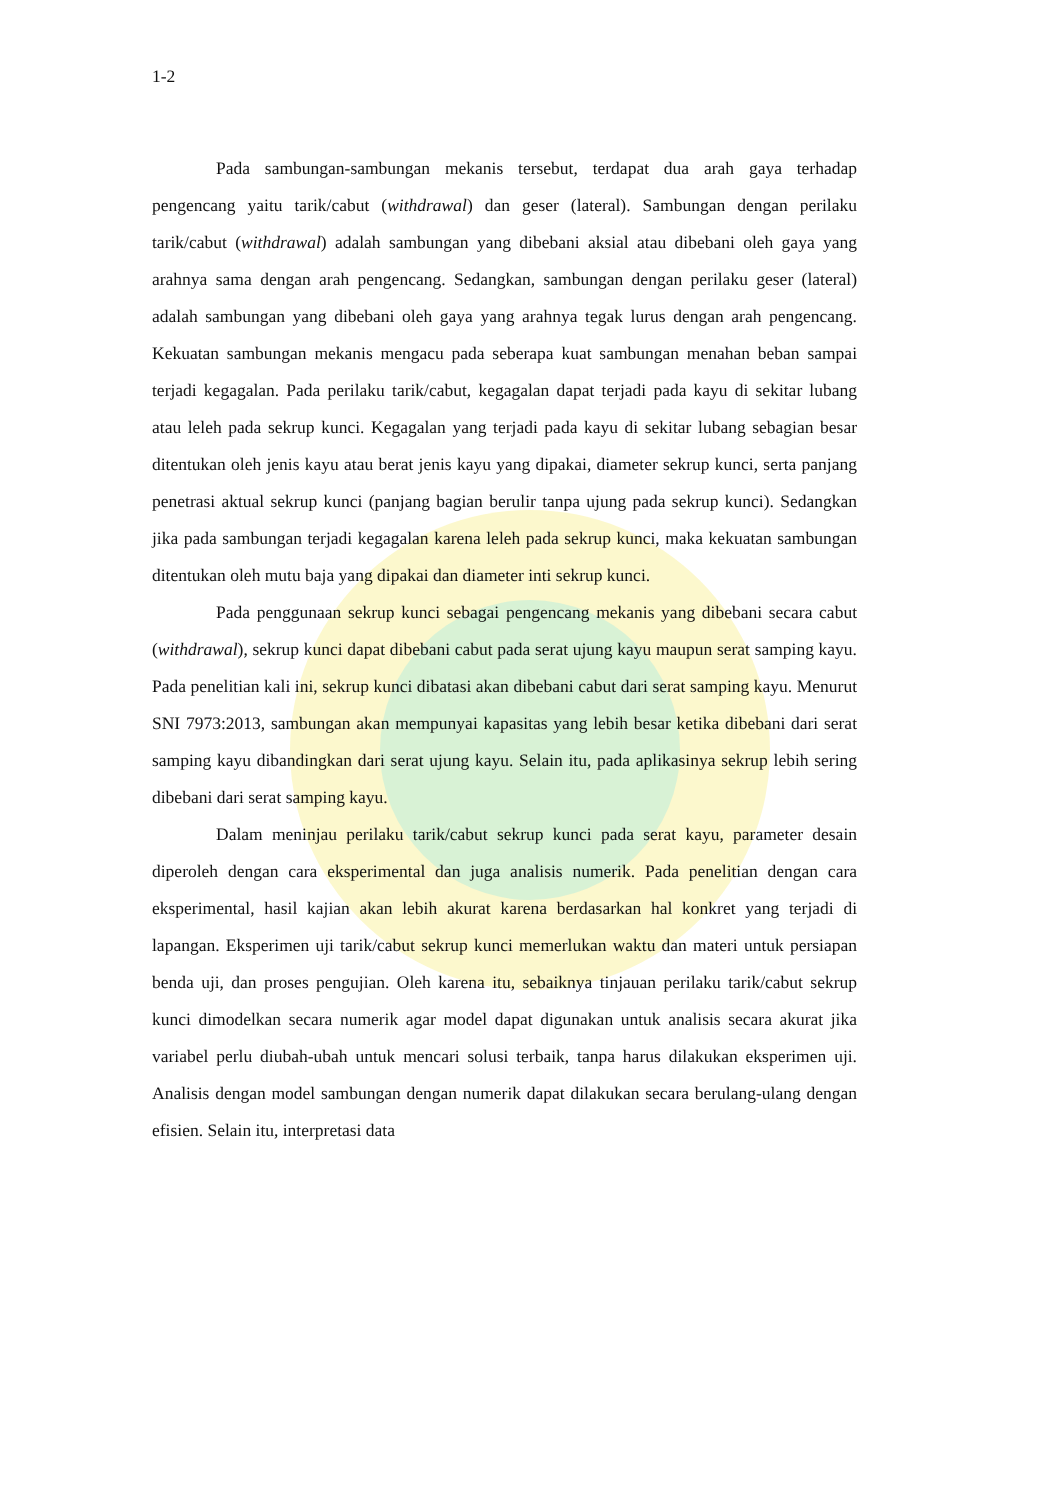1-2
Pada sambungan-sambungan mekanis tersebut, terdapat dua arah gaya terhadap pengencang yaitu tarik/cabut (withdrawal) dan geser (lateral). Sambungan dengan perilaku tarik/cabut (withdrawal) adalah sambungan yang dibebani aksial atau dibebani oleh gaya yang arahnya sama dengan arah pengencang. Sedangkan, sambungan dengan perilaku geser (lateral) adalah sambungan yang dibebani oleh gaya yang arahnya tegak lurus dengan arah pengencang. Kekuatan sambungan mekanis mengacu pada seberapa kuat sambungan menahan beban sampai terjadi kegagalan. Pada perilaku tarik/cabut, kegagalan dapat terjadi pada kayu di sekitar lubang atau leleh pada sekrup kunci. Kegagalan yang terjadi pada kayu di sekitar lubang sebagian besar ditentukan oleh jenis kayu atau berat jenis kayu yang dipakai, diameter sekrup kunci, serta panjang penetrasi aktual sekrup kunci (panjang bagian berulir tanpa ujung pada sekrup kunci). Sedangkan jika pada sambungan terjadi kegagalan karena leleh pada sekrup kunci, maka kekuatan sambungan ditentukan oleh mutu baja yang dipakai dan diameter inti sekrup kunci.
Pada penggunaan sekrup kunci sebagai pengencang mekanis yang dibebani secara cabut (withdrawal), sekrup kunci dapat dibebani cabut pada serat ujung kayu maupun serat samping kayu. Pada penelitian kali ini, sekrup kunci dibatasi akan dibebani cabut dari serat samping kayu. Menurut SNI 7973:2013, sambungan akan mempunyai kapasitas yang lebih besar ketika dibebani dari serat samping kayu dibandingkan dari serat ujung kayu. Selain itu, pada aplikasinya sekrup lebih sering dibebani dari serat samping kayu.
Dalam meninjau perilaku tarik/cabut sekrup kunci pada serat kayu, parameter desain diperoleh dengan cara eksperimental dan juga analisis numerik. Pada penelitian dengan cara eksperimental, hasil kajian akan lebih akurat karena berdasarkan hal konkret yang terjadi di lapangan. Eksperimen uji tarik/cabut sekrup kunci memerlukan waktu dan materi untuk persiapan benda uji, dan proses pengujian. Oleh karena itu, sebaiknya tinjauan perilaku tarik/cabut sekrup kunci dimodelkan secara numerik agar model dapat digunakan untuk analisis secara akurat jika variabel perlu diubah-ubah untuk mencari solusi terbaik, tanpa harus dilakukan eksperimen uji. Analisis dengan model sambungan dengan numerik dapat dilakukan secara berulang-ulang dengan efisien. Selain itu, interpretasi data